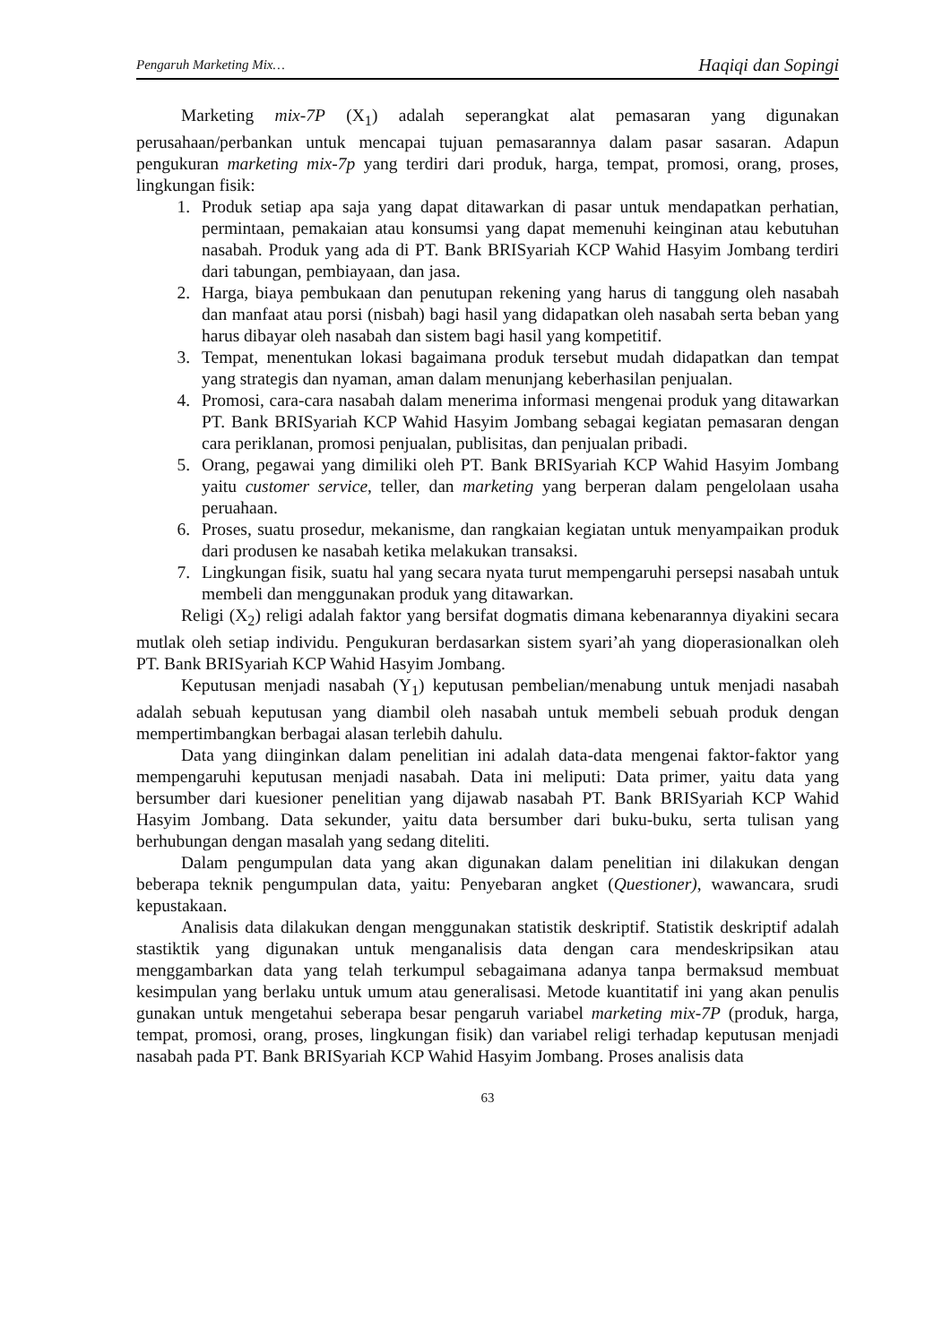Pengaruh Marketing Mix… Haqiqi dan Sopingi
Marketing mix-7P (X<sub>1</sub>) adalah seperangkat alat pemasaran yang digunakan perusahaan/perbankan untuk mencapai tujuan pemasarannya dalam pasar sasaran. Adapun pengukuran marketing mix-7p yang terdiri dari produk, harga, tempat, promosi, orang, proses, lingkungan fisik:
1. Produk setiap apa saja yang dapat ditawarkan di pasar untuk mendapatkan perhatian, permintaan, pemakaian atau konsumsi yang dapat memenuhi keinginan atau kebutuhan nasabah. Produk yang ada di PT. Bank BRISyariah KCP Wahid Hasyim Jombang terdiri dari tabungan, pembiayaan, dan jasa.
2. Harga, biaya pembukaan dan penutupan rekening yang harus di tanggung oleh nasabah dan manfaat atau porsi (nisbah) bagi hasil yang didapatkan oleh nasabah serta beban yang harus dibayar oleh nasabah dan sistem bagi hasil yang kompetitif.
3. Tempat, menentukan lokasi bagaimana produk tersebut mudah didapatkan dan tempat yang strategis dan nyaman, aman dalam menunjang keberhasilan penjualan.
4. Promosi, cara-cara nasabah dalam menerima informasi mengenai produk yang ditawarkan PT. Bank BRISyariah KCP Wahid Hasyim Jombang sebagai kegiatan pemasaran dengan cara periklanan, promosi penjualan, publisitas, dan penjualan pribadi.
5. Orang, pegawai yang dimiliki oleh PT. Bank BRISyariah KCP Wahid Hasyim Jombang yaitu customer service, teller, dan marketing yang berperan dalam pengelolaan usaha peruahaan.
6. Proses, suatu prosedur, mekanisme, dan rangkaian kegiatan untuk menyampaikan produk dari produsen ke nasabah ketika melakukan transaksi.
7. Lingkungan fisik, suatu hal yang secara nyata turut mempengaruhi persepsi nasabah untuk membeli dan menggunakan produk yang ditawarkan.
Religi (X<sub>2</sub>) religi adalah faktor yang bersifat dogmatis dimana kebenarannya diyakini secara mutlak oleh setiap individu. Pengukuran berdasarkan sistem syari’ah yang dioperasionalkan oleh PT. Bank BRISyariah KCP Wahid Hasyim Jombang.
Keputusan menjadi nasabah (Y<sub>1</sub>) keputusan pembelian/menabung untuk menjadi nasabah adalah sebuah keputusan yang diambil oleh nasabah untuk membeli sebuah produk dengan mempertimbangkan berbagai alasan terlebih dahulu.
Data yang diinginkan dalam penelitian ini adalah data-data mengenai faktor-faktor yang mempengaruhi keputusan menjadi nasabah. Data ini meliputi: Data primer, yaitu data yang bersumber dari kuesioner penelitian yang dijawab nasabah PT. Bank BRISyariah KCP Wahid Hasyim Jombang. Data sekunder, yaitu data bersumber dari buku-buku, serta tulisan yang berhubungan dengan masalah yang sedang diteliti.
Dalam pengumpulan data yang akan digunakan dalam penelitian ini dilakukan dengan beberapa teknik pengumpulan data, yaitu: Penyebaran angket (Questioner), wawancara, srudi kepustakaan.
Analisis data dilakukan dengan menggunakan statistik deskriptif. Statistik deskriptif adalah stastiktik yang digunakan untuk menganalisis data dengan cara mendeskripsikan atau menggambarkan data yang telah terkumpul sebagaimana adanya tanpa bermaksud membuat kesimpulan yang berlaku untuk umum atau generalisasi. Metode kuantitatif ini yang akan penulis gunakan untuk mengetahui seberapa besar pengaruh variabel marketing mix-7P (produk, harga, tempat, promosi, orang, proses, lingkungan fisik) dan variabel religi terhadap keputusan menjadi nasabah pada PT. Bank BRISyariah KCP Wahid Hasyim Jombang. Proses analisis data
63